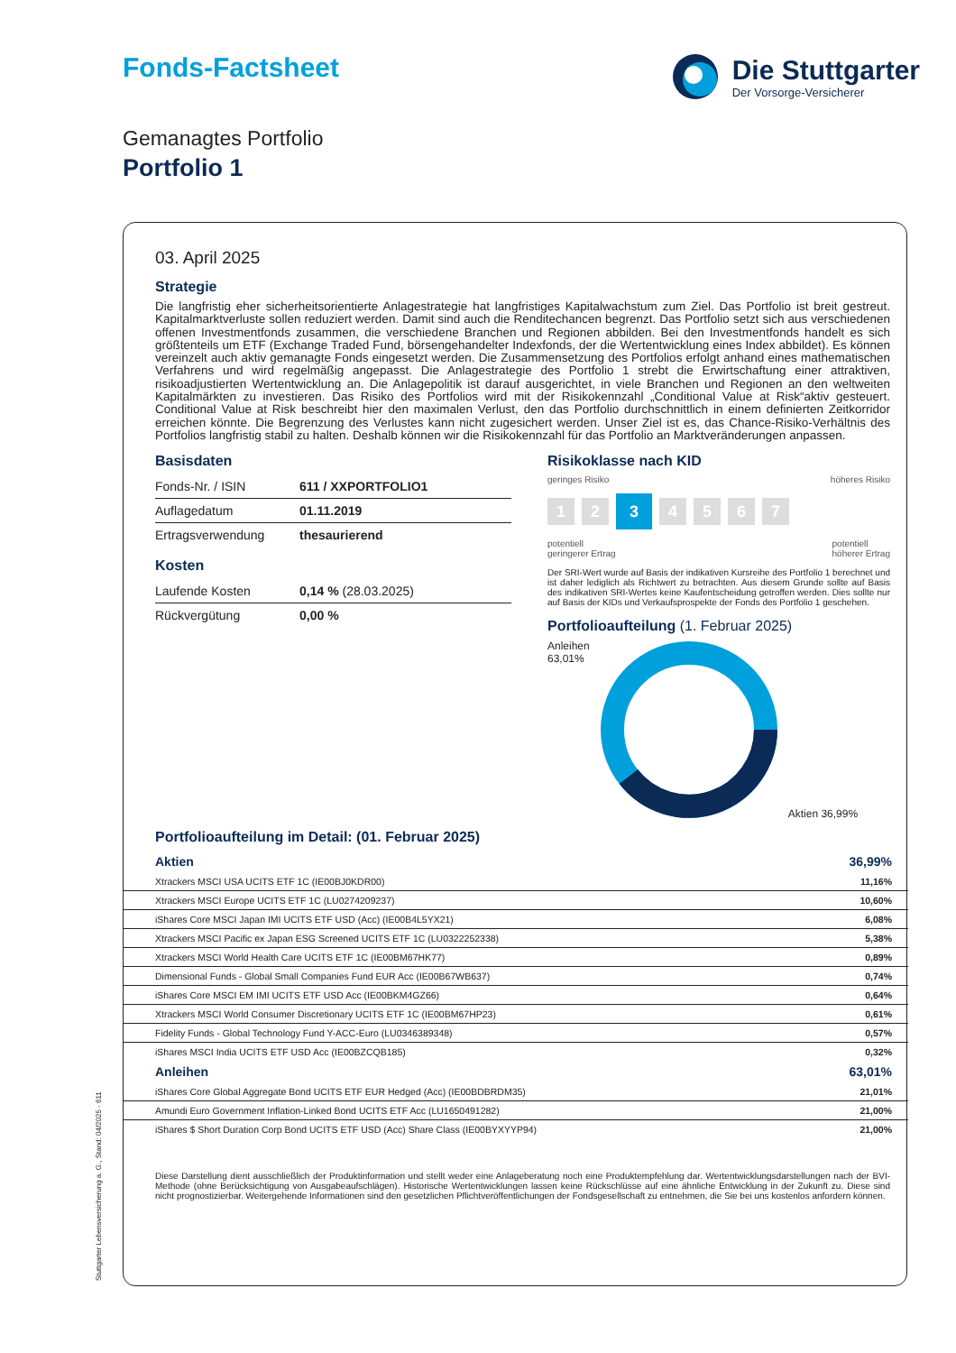Fonds-Factsheet Die Stuttgarter
Der Vorsorge-Versicherer
Gemanagtes Portfolio
Portfolio 1
03. April 2025
Strategie
Die langfristig eher sicherheitsorientierte Anlagestrategie hat langfristiges Kapitalwachstum zum Ziel. Das Portfolio ist breit gestreut. Kapitalmarktverluste sollen reduziert werden. Damit sind auch die Renditechancen begrenzt. Das Portfolio setzt sich aus verschiedenen offenen Investmentfonds zusammen, die verschiedene Branchen und Regionen abbilden. Bei den Investmentfonds handelt es sich größtenteils um ETF (Exchange Traded Fund, börsengehandelter Indexfonds, der die Wertentwicklung eines Index abbildet). Es können vereinzelt auch aktiv gemanagte Fonds eingesetzt werden. Die Zusammensetzung des Portfolios erfolgt anhand eines mathematischen Verfahrens und wird regelmäßig angepasst. Die Anlagestrategie des Portfolio 1 strebt die Erwirtschaftung einer attraktiven, risikoadjustierten Wertentwicklung an. Die Anlagepolitik ist darauf ausgerichtet, in viele Branchen und Regionen an den weltweiten Kapitalmärkten zu investieren. Das Risiko des Portfolios wird mit der Risikokennzahl „Conditional Value at Risk“aktiv gesteuert. Conditional Value at Risk beschreibt hier den maximalen Verlust, den das Portfolio durchschnittlich in einem definierten Zeitkorridor erreichen könnte. Die Begrenzung des Verlustes kann nicht zugesichert werden. Unser Ziel ist es, das Chance-Risiko-Verhältnis des Portfolios langfristig stabil zu halten. Deshalb können wir die Risikokennzahl für das Portfolio an Marktveränderungen anpassen.
Basisdaten
| Fonds-Nr. / ISIN | 611 / XXPORTFOLIO1 |
| Auflagedatum | 01.11.2019 |
| Ertragsverwendung | thesaurierend |
Kosten
| Laufende Kosten | 0,14 % (28.03.2025) |
| Rückvergütung | 0,00 % |
Risikoklasse nach KID
geringes Risiko höheres Risiko
1 2 3 4567
potentiell
geringerer Ertrag potentiell
höherer Ertrag
Der SRI-Wert wurde auf Basis der indikativen Kursreihe des Portfolio 1 berechnet und ist daher lediglich als Richtwert zu betrachten. Aus diesem Grunde sollte auf Basis des indikativen SRI-Wertes keine Kaufentscheidung getroffen werden. Dies sollte nur auf Basis der KIDs und Verkaufsprospekte der Fonds des Portfolio 1 geschehen.
Portfolioaufteilung (1. Februar 2025)
Anleihen
63,01%
Aktien 36,99%
Portfolioaufteilung im Detail: (01. Februar 2025)
| Aktien | 36,99% |
| Xtrackers MSCI USA UCITS ETF 1C (IE00BJ0KDR00) | 11,16% |
| Xtrackers MSCI Europe UCITS ETF 1C (LU0274209237) | 10,60% |
| iShares Core MSCI Japan IMI UCITS ETF USD (Acc) (IE00B4L5YX21) | 6,08% |
| Xtrackers MSCI Pacific ex Japan ESG Screened UCITS ETF 1C (LU0322252338) | 5,38% |
| Xtrackers MSCI World Health Care UCITS ETF 1C (IE00BM67HK77) | 0,89% |
| Dimensional Funds - Global Small Companies Fund EUR Acc (IE00B67WB637) | 0,74% |
| iShares Core MSCI EM IMI UCITS ETF USD Acc (IE00BKM4GZ66) | 0,64% |
| Xtrackers MSCI World Consumer Discretionary UCITS ETF 1C (IE00BM67HP23) | 0,61% |
| Fidelity Funds - Global Technology Fund Y-ACC-Euro (LU0346389348) | 0,57% |
| iShares MSCI India UCITS ETF USD Acc (IE00BZCQB185) | 0,32% |
| Anleihen | 63,01% |
| iShares Core Global Aggregate Bond UCITS ETF EUR Hedged (Acc) (IE00BDBRDM35) | 21,01% |
| Amundi Euro Government Inflation-Linked Bond UCITS ETF Acc (LU1650491282) | 21,00% |
| iShares $ Short Duration Corp Bond UCITS ETF USD (Acc) Share Class (IE00BYXYYP94) | 21,00% |
Diese Darstellung dient ausschließlich der Produktinformation und stellt weder eine Anlageberatung noch eine Produktempfehlung dar. Wertentwicklungsdarstellungen nach der BVI-Methode (ohne Berücksichtigung von Ausgabeaufschlägen). Historische Wertentwicklungen lassen keine Rückschlüsse auf eine ähnliche Entwicklung in der Zukunft zu. Diese sind nicht prognostizierbar. Weitergehende Informationen sind den gesetzlichen Pflichtveröffentlichungen der Fondsgesellschaft zu entnehmen, die Sie bei uns kostenlos anfordern können.
Stuttgarter Lebensversicherung a. G., Stand: 04/2025 - 611